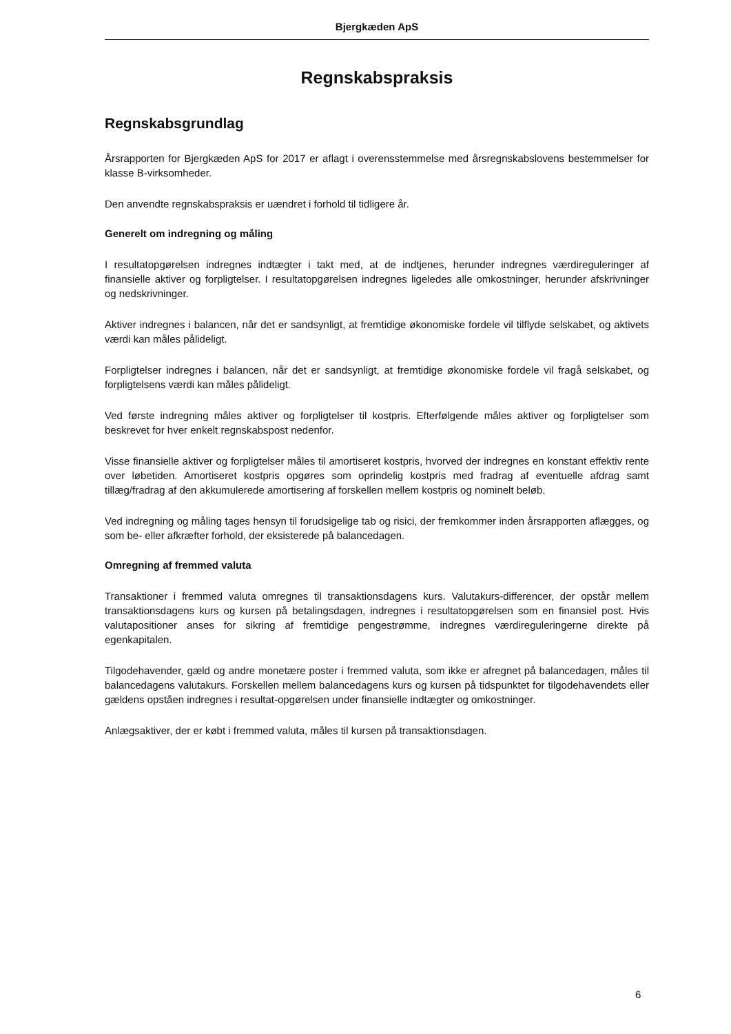Bjergkæden ApS
Regnskabspraksis
Regnskabsgrundlag
Årsrapporten for Bjergkæden ApS for 2017 er aflagt i overensstemmelse med årsregnskabslovens bestemmelser for klasse B-virksomheder.
Den anvendte regnskabspraksis er uændret i forhold til tidligere år.
Generelt om indregning og måling
I resultatopgørelsen indregnes indtægter i takt med, at de indtjenes, herunder indregnes værdireguleringer af finansielle aktiver og forpligtelser. I resultatopgørelsen indregnes ligeledes alle omkostninger, herunder afskrivninger og nedskrivninger.
Aktiver indregnes i balancen, når det er sandsynligt, at fremtidige økonomiske fordele vil tilflyde selskabet, og aktivets værdi kan måles pålideligt.
Forpligtelser indregnes i balancen, når det er sandsynligt, at fremtidige økonomiske fordele vil fragå selskabet, og forpligtelsens værdi kan måles pålideligt.
Ved første indregning måles aktiver og forpligtelser til kostpris. Efterfølgende måles aktiver og forpligtelser som beskrevet for hver enkelt regnskabspost nedenfor.
Visse finansielle aktiver og forpligtelser måles til amortiseret kostpris, hvorved der indregnes en konstant effektiv rente over løbetiden. Amortiseret kostpris opgøres som oprindelig kostpris med fradrag af eventuelle afdrag samt tillæg/fradrag af den akkumulerede amortisering af forskellen mellem kostpris og nominelt beløb.
Ved indregning og måling tages hensyn til forudsigelige tab og risici, der fremkommer inden årsrapporten aflægges, og som be- eller afkræfter forhold, der eksisterede på balancedagen.
Omregning af fremmed valuta
Transaktioner i fremmed valuta omregnes til transaktionsdagens kurs. Valutakurs-differencer, der opstår mellem transaktionsdagens kurs og kursen på betalingsdagen, indregnes i resultatopgørelsen som en finansiel post. Hvis valutapositioner anses for sikring af fremtidige pengestrømme, indregnes værdireguleringerne direkte på egenkapitalen.
Tilgodehavender, gæld og andre monetære poster i fremmed valuta, som ikke er afregnet på balancedagen, måles til balancedagens valutakurs. Forskellen mellem balancedagens kurs og kursen på tidspunktet for tilgodehavendets eller gældens opståen indregnes i resultat-opgørelsen under finansielle indtægter og omkostninger.
Anlægsaktiver, der er købt i fremmed valuta, måles til kursen på transaktionsdagen.
6